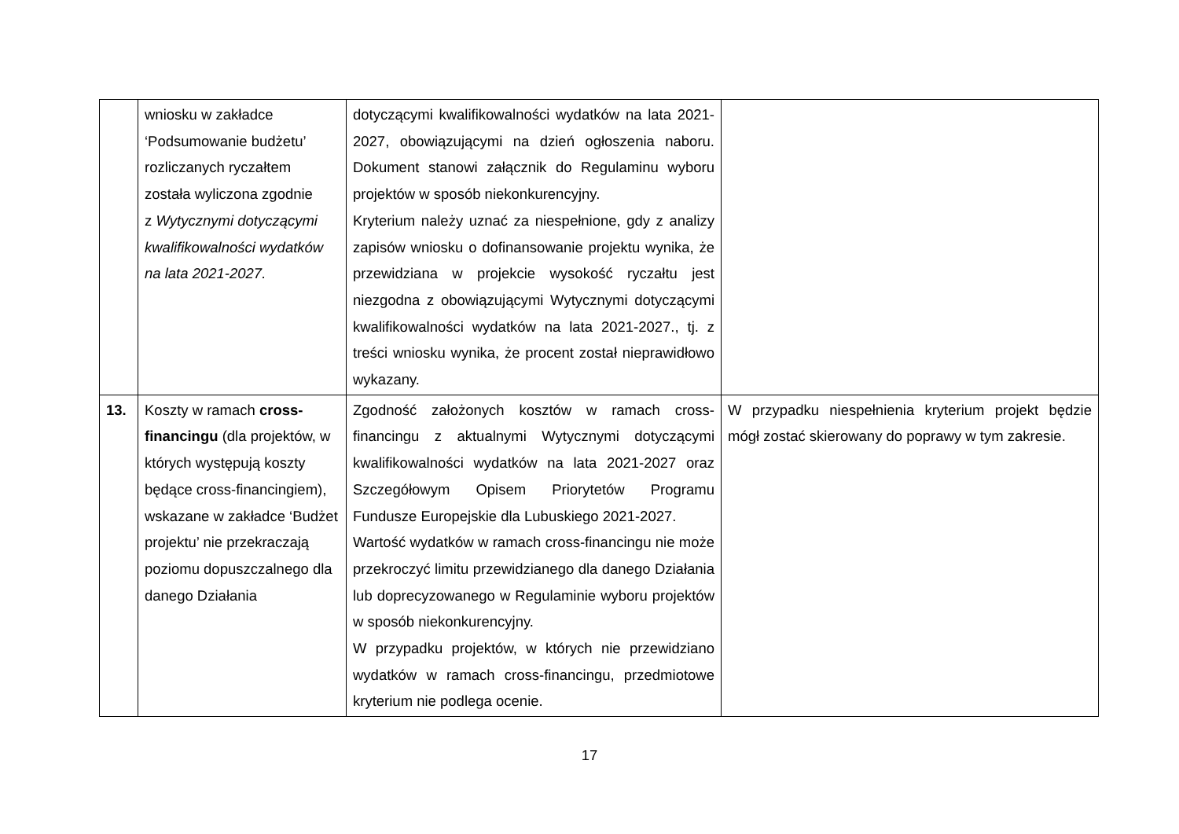| | wniosku w zakładce ‘Podsumowanie budżetu’ rozliczanych ryczałtem została wyliczona zgodnie z Wytycznymi dotyczącymi kwalifikowalności wydatków na lata 2021-2027. | dotyczącymi kwalifikowalności wydatków na lata 2021-2027, obowiązującymi na dzień ogłoszenia naboru. Dokument stanowi załącznik do Regulaminu wyboru projektów w sposób niekonkurencyjny. Kryterium należy uznać za niespełnione, gdy z analizy zapisów wniosku o dofinansowanie projektu wynika, że przewidziana w projekcie wysokość ryczałtu jest niezgodna z obowiązującymi Wytycznymi dotyczącymi kwalifikowalności wydatków na lata 2021-2027., tj. z treści wniosku wynika, że procent został nieprawidłowo wykazany. | |
| 13. | Koszty w ramach cross-financingu (dla projektów, w których występują koszty będące cross-financingiem), wskazane w zakładce ‘Budżet projektu’ nie przekraczają poziomu dopuszczalnego dla danego Działania | Zgodność założonych kosztów w ramach cross-financingu z aktualnymi Wytycznymi dotyczącymi kwalifikowalności wydatków na lata 2021-2027 oraz Szczegółowym Opisem Priorytetów Programu Fundusze Europejskie dla Lubuskiego 2021-2027. Wartość wydatków w ramach cross-financingu nie może przekroczyć limitu przewidzianego dla danego Działania lub doprecyzowanego w Regulaminie wyboru projektów w sposób niekonkurencyjny. W przypadku projektów, w których nie przewidziano wydatków w ramach cross-financingu, przedmiotowe kryterium nie podlega ocenie. | W przypadku niespełnienia kryterium projekt będzie mógł zostać skierowany do poprawy w tym zakresie. |
17